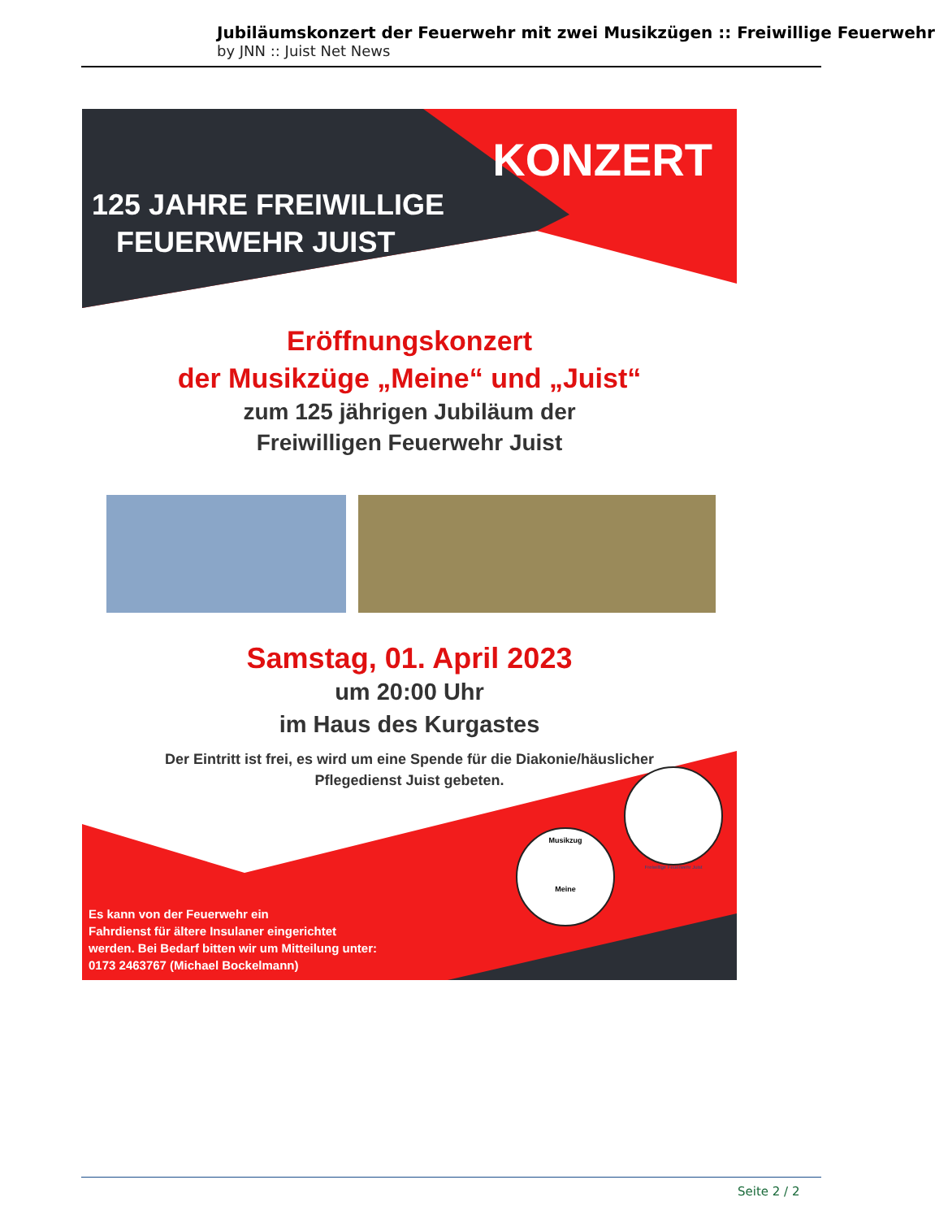Jubiläumskonzert der Feuerwehr mit zwei Musikzügen :: Freiwillige Feuerwehr
by JNN :: Juist Net News
KONZERT
125 JAHRE FREIWILLIGE
FEUERWEHR JUIST
Eröffnungskonzert
der Musikzüge „Meine“ und „Juist“
zum 125 jährigen Jubiläum der
Freiwilligen Feuerwehr Juist
Samstag, 01. April 2023
um 20:00 Uhr
im Haus des Kurgastes
Der Eintritt ist frei, es wird um eine Spende für die Diakonie/häuslicher
Pflegedienst Juist gebeten.
Musikzug
Meine
Freiwillige Feuerwehr Juist
Es kann von der Feuerwehr ein
Fahrdienst für ältere Insulaner eingerichtet
werden. Bei Bedarf bitten wir um Mitteilung unter:
0173 2463767 (Michael Bockelmann)
Seite 2 / 2